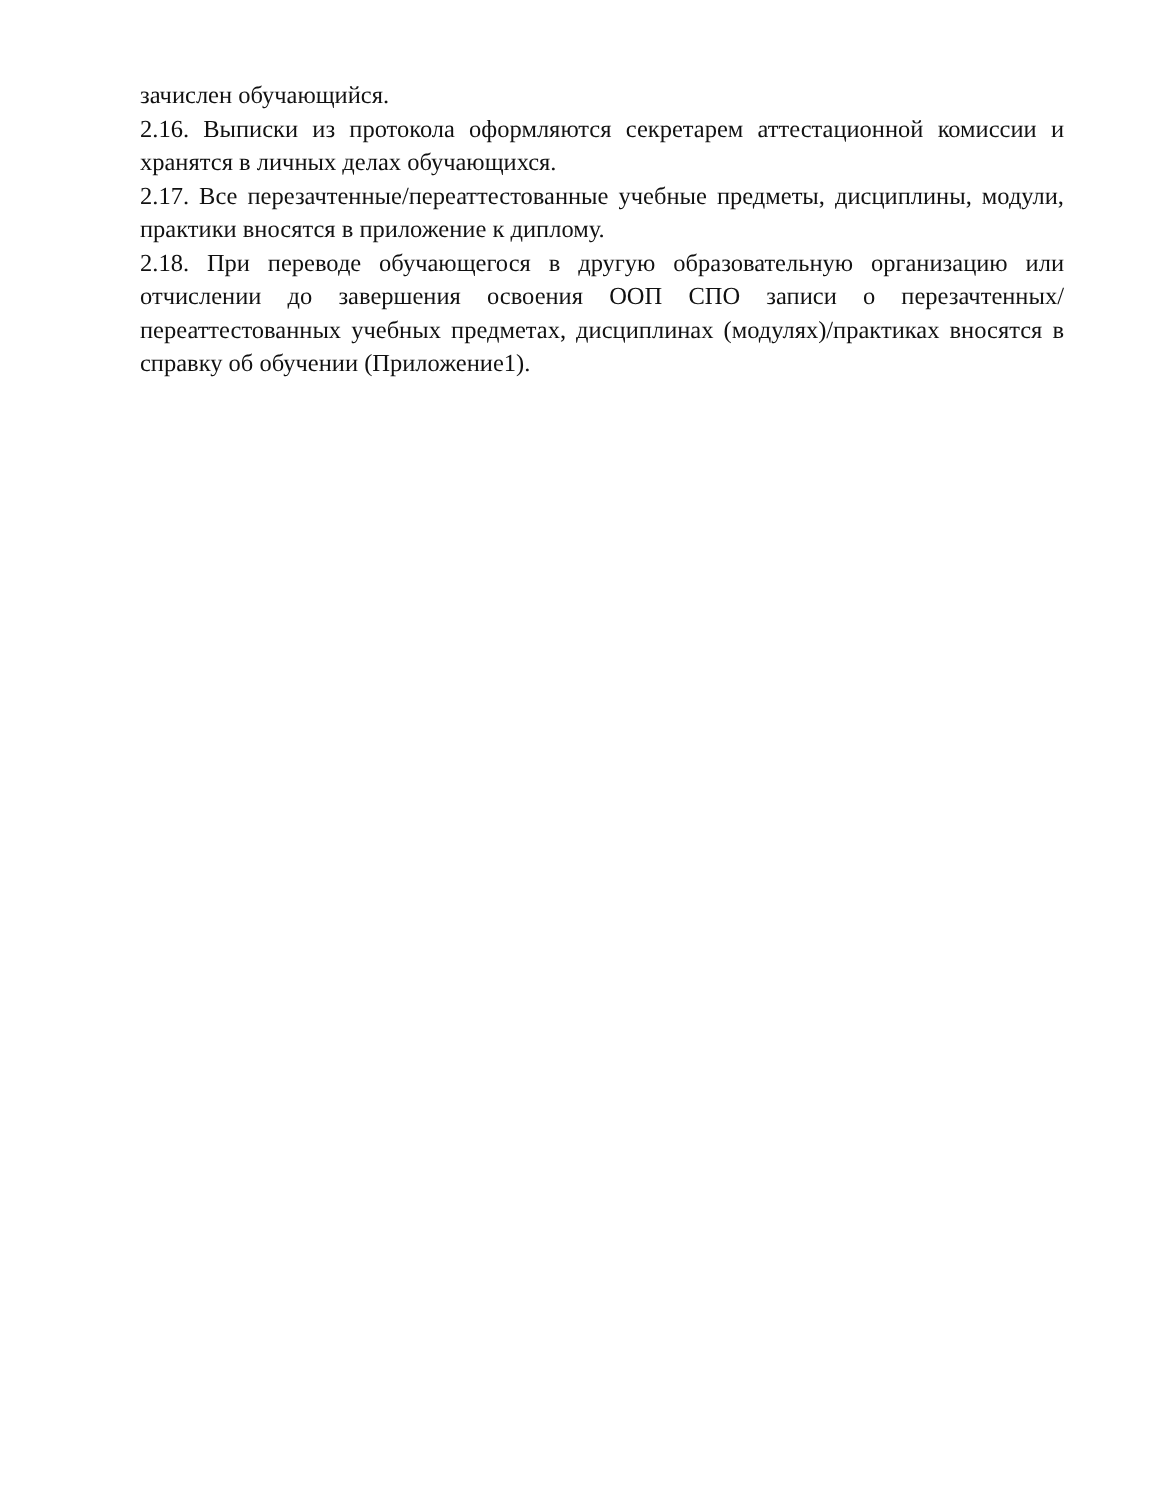зачислен обучающийся.
2.16. Выписки из протокола оформляются секретарем аттестационной комиссии и хранятся в личных делах обучающихся.
2.17. Все перезачтенные/переаттестованные учебные предметы, дисциплины, модули, практики вносятся в приложение к диплому.
2.18. При переводе обучающегося в другую образовательную организацию или отчислении до завершения освоения ООП СПО записи о перезачтенных/переаттестованных учебных предметах, дисциплинах (модулях)/практиках вносятся в справку об обучении (Приложение1).